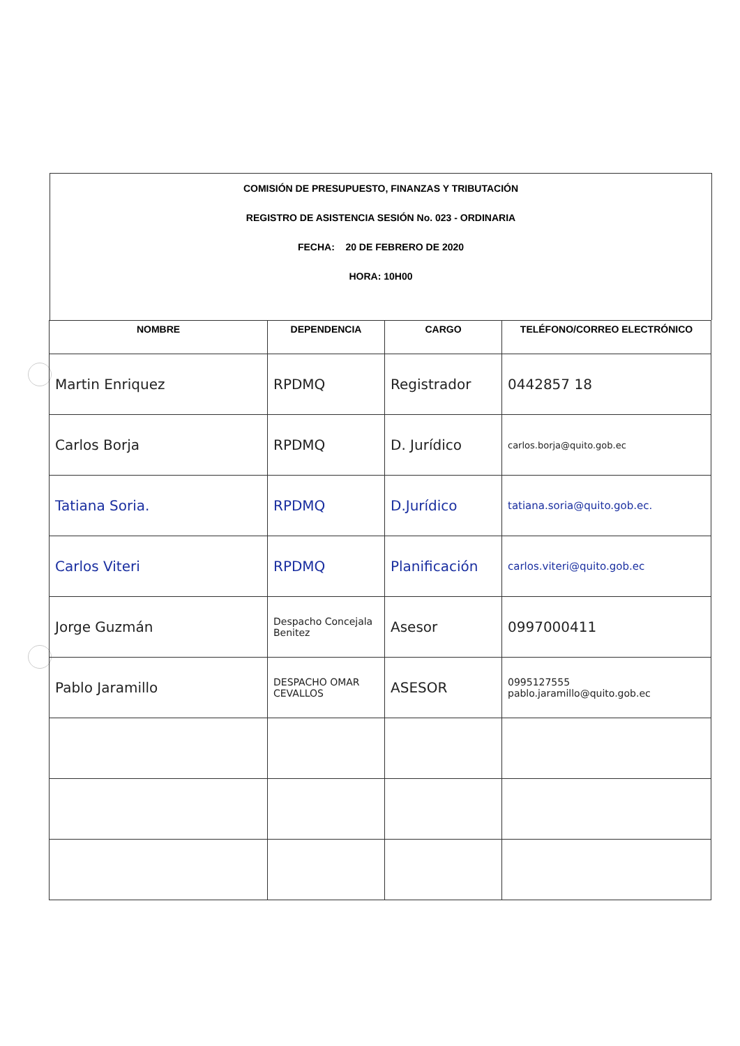COMISIÓN DE PRESUPUESTO, FINANZAS Y TRIBUTACIÓN
REGISTRO DE ASISTENCIA SESIÓN No. 023 - ORDINARIA
FECHA: 20 DE FEBRERO DE 2020
HORA: 10H00
| NOMBRE | DEPENDENCIA | CARGO | TELÉFONO/CORREO ELECTRÓNICO |
| --- | --- | --- | --- |
| Martin Enriquez | RPDMQ | Registrador | 0442857 18 |
| Carlos Borja | RPDMQ | D. Jurídico | carlos.borja@quito.gob.ec |
| Tatiana Soria. | RPDMQ | D.Jurídico | tatiana.soria@quito.gob.ec. |
| Carlos Viteri | RPDMQ | Planificación | carlos.viteri@quito.gob.ec |
| Jorge Guzmán | Despacho Concejala Benitez | Asesor | 0997000411 |
| Pablo Jaramillo | DESPACHO OMAR CEVALLOS | ASESOR | 0995127555 pablo.jaramillo@quito.gob.ec |